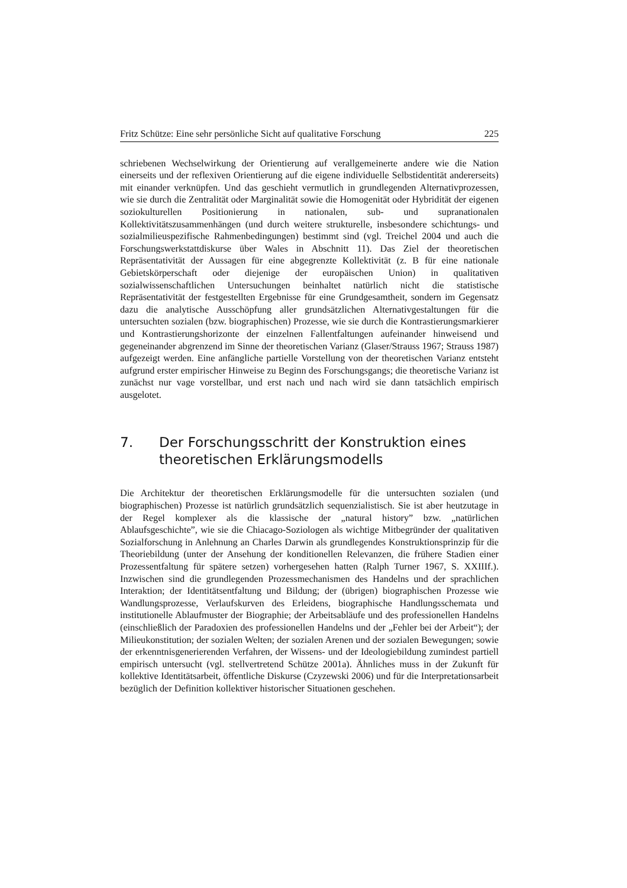Fritz Schütze: Eine sehr persönliche Sicht auf qualitative Forschung 225
schriebenen Wechselwirkung der Orientierung auf verallgemeinerte andere wie die Nation einerseits und der reflexiven Orientierung auf die eigene individuelle Selbstidentität andererseits) mit einander verknüpfen. Und das geschieht vermutlich in grundlegenden Alternativprozessen, wie sie durch die Zentralität oder Marginalität sowie die Homogenität oder Hybridität der eigenen soziokulturellen Positionierung in nationalen, sub- und supranationalen Kollektivitätszusammenhängen (und durch weitere strukturelle, insbesondere schichtungs- und sozialmilieuspezifische Rahmenbedingungen) bestimmt sind (vgl. Treichel 2004 und auch die Forschungswerkstattdiskurse über Wales in Abschnitt 11). Das Ziel der theoretischen Repräsentativität der Aussagen für eine abgegrenzte Kollektivität (z. B für eine nationale Gebietskörperschaft oder diejenige der europäischen Union) in qualitativen sozialwissenschaftlichen Untersuchungen beinhaltet natürlich nicht die statistische Repräsentativität der festgestellten Ergebnisse für eine Grundgesamtheit, sondern im Gegensatz dazu die analytische Ausschöpfung aller grundsätzlichen Alternativgestaltungen für die untersuchten sozialen (bzw. biographischen) Prozesse, wie sie durch die Kontrastierungsmarkierer und Kontrastierungshorizonte der einzelnen Fallentfaltungen aufeinander hinweisend und gegeneinander abgrenzend im Sinne der theoretischen Varianz (Glaser/Strauss 1967; Strauss 1987) aufgezeigt werden. Eine anfängliche partielle Vorstellung von der theoretischen Varianz entsteht aufgrund erster empirischer Hinweise zu Beginn des Forschungsgangs; die theoretische Varianz ist zunächst nur vage vorstellbar, und erst nach und nach wird sie dann tatsächlich empirisch ausgelotet.
7. Der Forschungsschritt der Konstruktion eines theoretischen Erklärungsmodells
Die Architektur der theoretischen Erklärungsmodelle für die untersuchten sozialen (und biographischen) Prozesse ist natürlich grundsätzlich sequenzialistisch. Sie ist aber heutzutage in der Regel komplexer als die klassische der „natural history” bzw. „natürlichen Ablaufsgeschichte”, wie sie die Chiacago-Soziologen als wichtige Mitbegründer der qualitativen Sozialforschung in Anlehnung an Charles Darwin als grundlegendes Konstruktionsprinzip für die Theoriebildung (unter der Ansehung der konditionellen Relevanzen, die frühere Stadien einer Prozessentfaltung für spätere setzen) vorhergesehen hatten (Ralph Turner 1967, S. XXIIIf.). Inzwischen sind die grundlegenden Prozessmechanismen des Handelns und der sprachlichen Interaktion; der Identitätsentfaltung und Bildung; der (übrigen) biographischen Prozesse wie Wandlungsprozesse, Verlaufskurven des Erleidens, biographische Handlungsschemata und institutionelle Ablaufmuster der Biographie; der Arbeitsabläufe und des professionellen Handelns (einschließlich der Paradoxien des professionellen Handelns und der „Fehler bei der Arbeit“); der Milieukonstitution; der sozialen Welten; der sozialen Arenen und der sozialen Bewegungen; sowie der erkenntnisgenerierenden Verfahren, der Wissens- und der Ideologiebildung zumindest partiell empirisch untersucht (vgl. stellvertretend Schütze 2001a). Ähnliches muss in der Zukunft für kollektive Identitätsarbeit, öffentliche Diskurse (Czyzewski 2006) und für die Interpretationsarbeit bezüglich der Definition kollektiver historischer Situationen geschehen.